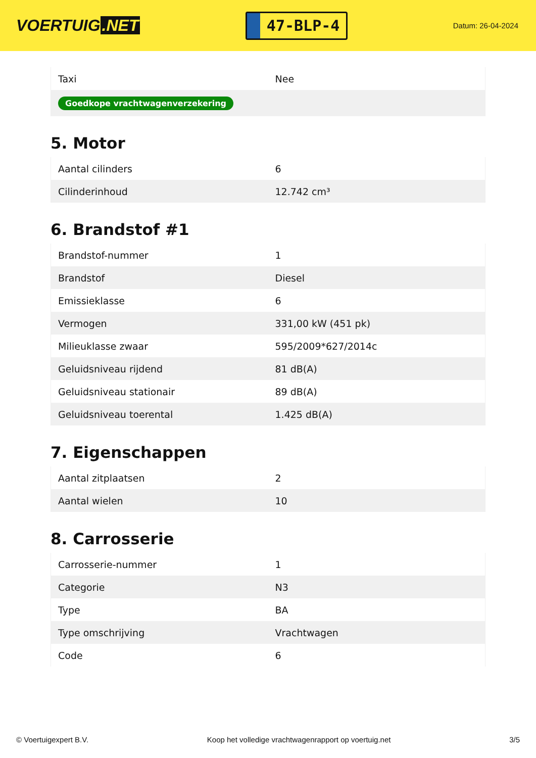VOERTUIG.NET
47-BLP-4
Datum: 26-04-2024
| Taxi | Nee |
| Goedkope vrachtwagenverzekering | |
5. Motor
| Aantal cilinders | 6 |
| Cilinderinhoud | 12.742 cm³ |
6. Brandstof #1
| Brandstof-nummer | 1 |
| Brandstof | Diesel |
| Emissieklasse | 6 |
| Vermogen | 331,00 kW (451 pk) |
| Milieuklasse zwaar | 595/2009*627/2014c |
| Geluidsniveau rijdend | 81 dB(A) |
| Geluidsniveau stationair | 89 dB(A) |
| Geluidsniveau toerental | 1.425 dB(A) |
7. Eigenschappen
| Aantal zitplaatsen | 2 |
| Aantal wielen | 10 |
8. Carrosserie
| Carrosserie-nummer | 1 |
| Categorie | N3 |
| Type | BA |
| Type omschrijving | Vrachtwagen |
| Code | 6 |
© Voertuigexpert B.V. Koop het volledige vrachtwagenrapport op voertuig.net 3/5